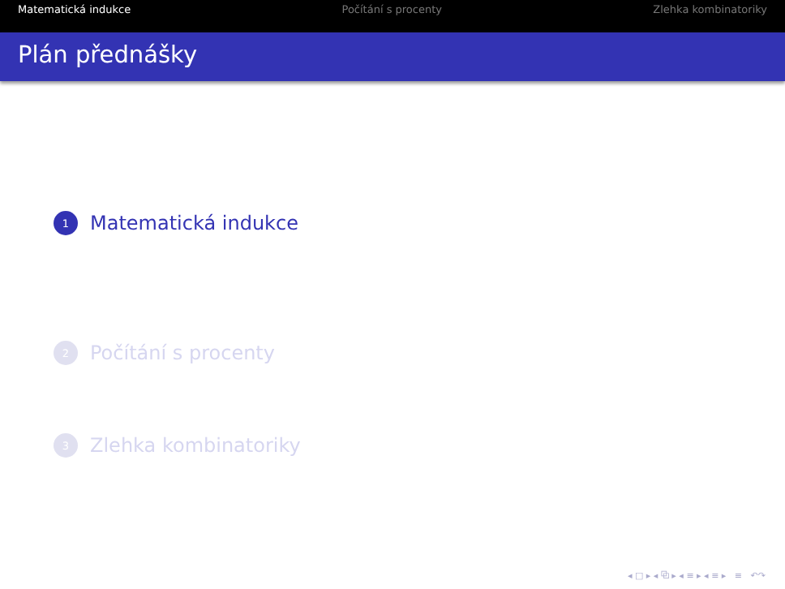Matematická indukce Počítání s procenty Zlehka kombinatoriky
Plán přednášky
1 Matematická indukce
2 Počítání s procenty
3 Zlehka kombinatoriky
◂ □ ▸ ◂ ⧉ ▸ ◂ ≡ ▸ ◂ ≡ ▸ ≡ ↶↷